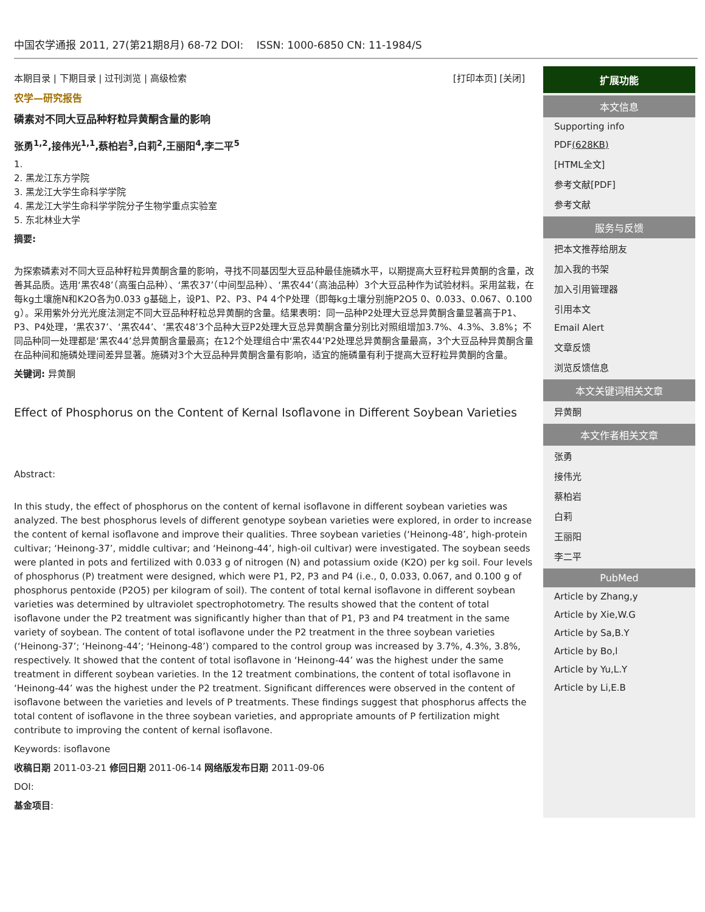中国农学通报 2011, 27(第21期8月) 68-72 DOI: ISSN: 1000-6850 CN: 11-1984/S
本期目录 | 下期目录 | 过刊浏览 | 高级检索 [打印本页] [关闭]
农学—研究报告
磷素对不同大豆品种籽粒异黄酮含量的影响
张勇<sup>1,2</sup>,接伟光<sup>1,1</sup>,蔡柏岩<sup>3</sup>,白莉<sup>2</sup>,王丽阳<sup>4</sup>,李二平<sup>5</sup>
1.
2. 黑龙江东方学院
3. 黑龙江大学生命科学学院
4. 黑龙江大学生命科学学院分子生物学重点实验室
5. 东北林业大学
摘要:
为探索磷素对不同大豆品种籽粒异黄酮含量的影响，寻找不同基因型大豆品种最佳施磷水平，以期提高大豆籽粒异黄酮的含量，改善其品质。选用‘黑农48’（高蛋白品种）、‘黑农37’（中间型品种）、‘黑农44’（高油品种）3个大豆品种作为试验材料。采用盆栽，在每kg土壤施N和K2O各为0.033 g基础上，设P1、P2、P3、P4 4个P处理（即每kg土壤分别施P2O5 0、0.033、0.067、0.100 g）。采用紫外分光光度法测定不同大豆品种籽粒总异黄酮的含量。结果表明：同一品种P2处理大豆总异黄酮含量显著高于P1、P3、P4处理，‘黑农37’、‘黑农44’、‘黑农48’3个品种大豆P2处理大豆总异黄酮含量分别比对照组增加3.7%、4.3%、3.8%；不同品种同一处理都是‘黑农44’总异黄酮含量最高；在12个处理组合中‘黑农44’P2处理总异黄酮含量最高，3个大豆品种异黄酮含量在品种间和施磷处理间差异显著。施磷对3个大豆品种异黄酮含量有影响，适宜的施磷量有利于提高大豆籽粒异黄酮的含量。
关键词: 异黄酮
Effect of Phosphorus on the Content of Kernal Isoflavone in Different Soybean Varieties
Abstract:
In this study, the effect of phosphorus on the content of kernal isoflavone in different soybean varieties was analyzed. The best phosphorus levels of different genotype soybean varieties were explored, in order to increase the content of kernal isoflavone and improve their qualities. Three soybean varieties (‘Heinong-48’, high-protein cultivar; ‘Heinong-37’, middle cultivar; and ‘Heinong-44’, high-oil cultivar) were investigated. The soybean seeds were planted in pots and fertilized with 0.033 g of nitrogen (N) and potassium oxide (K2O) per kg soil. Four levels of phosphorus (P) treatment were designed, which were P1, P2, P3 and P4 (i.e., 0, 0.033, 0.067, and 0.100 g of phosphorus pentoxide (P2O5) per kilogram of soil). The content of total kernal isoflavone in different soybean varieties was determined by ultraviolet spectrophotometry. The results showed that the content of total isoflavone under the P2 treatment was significantly higher than that of P1, P3 and P4 treatment in the same variety of soybean. The content of total isoflavone under the P2 treatment in the three soybean varieties (‘Heinong-37’; ‘Heinong-44’; ‘Heinong-48’) compared to the control group was increased by 3.7%, 4.3%, 3.8%, respectively. It showed that the content of total isoflavone in ‘Heinong-44’ was the highest under the same treatment in different soybean varieties. In the 12 treatment combinations, the content of total isoflavone in ‘Heinong-44’ was the highest under the P2 treatment. Significant differences were observed in the content of isoflavone between the varieties and levels of P treatments. These findings suggest that phosphorus affects the total content of isoflavone in the three soybean varieties, and appropriate amounts of P fertilization might contribute to improving the content of kernal isoflavone.
Keywords: isoflavone
收稿日期 2011-03-21 修回日期 2011-06-14 网络版发布日期 2011-09-06
DOI:
基金项目:
扩展功能
本文信息
Supporting info
PDF(628KB)
[HTML全文]
参考文献[PDF]
参考文献
服务与反馈
把本文推荐给朋友
加入我的书架
加入引用管理器
引用本文
Email Alert
文章反馈
浏览反馈信息
本文关键词相关文章
异黄酮
本文作者相关文章
张勇
接伟光
蔡柏岩
白莉
王丽阳
李二平
PubMed
Article by Zhang,y
Article by Xie,W.G
Article by Sa,B.Y
Article by Bo,l
Article by Yu,L.Y
Article by Li,E.B